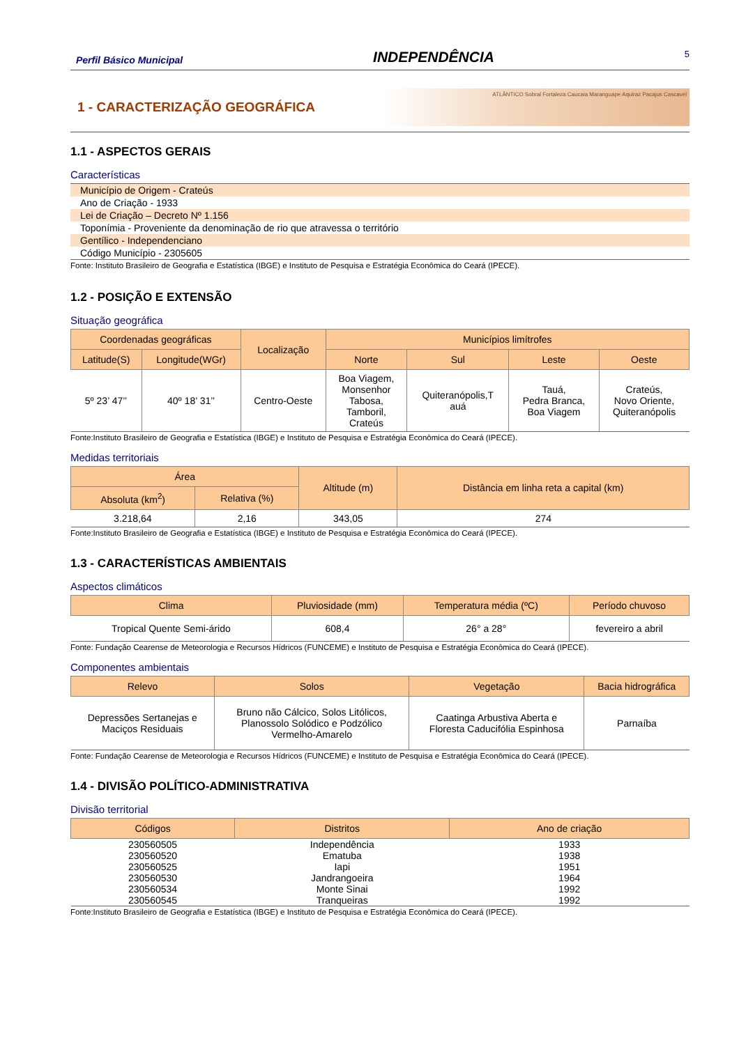Perfil Básico Municipal INDEPENDÊNCIA 5
1 - CARACTERIZAÇÃO GEOGRÁFICA
ATLÂNTICO Sobral Fortaleza Caucaia Maranguape Aquiraz Pacajus Cascavel
1.1 - ASPECTOS GERAIS
Características
| Município de Origem - Crateús |
| Ano de Criação - 1933 |
| Lei de Criação – Decreto Nº 1.156 |
| Toponímia - Proveniente da denominação de rio que atravessa o território |
| Gentílico - Independenciano |
| Código Município - 2305605 |
Fonte: Instituto Brasileiro de Geografia e Estatística (IBGE) e Instituto de Pesquisa e Estratégia Econômica do Ceará (IPECE).
1.2 - POSIÇÃO E EXTENSÃO
Situação geográfica
| Coordenadas geográficas | | Localização | Municípios limítrofes | | | |
| --- | --- | --- | --- | --- | --- | --- |
| Latitude(S) | Longitude(WGr) | | Norte | Sul | Leste | Oeste |
| 5º 23’ 47’’ | 40º 18’ 31’’ | Centro-Oeste | Boa Viagem, Monsenhor Tabosa, Tamboril, Crateús | Quiteranópolis,T auá | Tauá, Pedra Branca, Boa Viagem | Crateús, Novo Oriente, Quiteranópolis |
Fonte:Instituto Brasileiro de Geografia e Estatística (IBGE) e Instituto de Pesquisa e Estratégia Econômica do Ceará (IPECE).
Medidas territoriais
| Área | | Altitude (m) | Distância em linha reta a capital (km) |
| --- | --- | --- | --- |
| Absoluta (km<sup>2</sup>) | Relativa (%) | | |
| 3.218,64 | 2,16 | 343,05 | 274 |
Fonte:Instituto Brasileiro de Geografia e Estatística (IBGE) e Instituto de Pesquisa e Estratégia Econômica do Ceará (IPECE).
1.3 - CARACTERÍSTICAS AMBIENTAIS
Aspectos climáticos
| Clima | Pluviosidade (mm) | Temperatura média (ºC) | Período chuvoso |
| --- | --- | --- | --- |
| Tropical Quente Semi-árido | 608,4 | 26° a 28° | fevereiro a abril |
Fonte: Fundação Cearense de Meteorologia e Recursos Hídricos (FUNCEME) e Instituto de Pesquisa e Estratégia Econômica do Ceará (IPECE).
Componentes ambientais
| Relevo | Solos | Vegetação | Bacia hidrográfica |
| --- | --- | --- | --- |
| Depressões Sertanejas e Maciços Residuais | Bruno não Cálcico, Solos Litólicos, Planossolo Solódico e Podzólico Vermelho-Amarelo | Caatinga Arbustiva Aberta e Floresta Caducifólia Espinhosa | Parnaíba |
Fonte: Fundação Cearense de Meteorologia e Recursos Hídricos (FUNCEME) e Instituto de Pesquisa e Estratégia Econômica do Ceará (IPECE).
1.4 - DIVISÃO POLÍTICO-ADMINISTRATIVA
Divisão territorial
| Códigos | Distritos | Ano de criação |
| --- | --- | --- |
| 230560505 | Independência | 1933 |
| 230560520 | Ematuba | 1938 |
| 230560525 | Iapi | 1951 |
| 230560530 | Jandrangoeira | 1964 |
| 230560534 | Monte Sinai | 1992 |
| 230560545 | Tranqueiras | 1992 |
Fonte:Instituto Brasileiro de Geografia e Estatística (IBGE) e Instituto de Pesquisa e Estratégia Econômica do Ceará (IPECE).